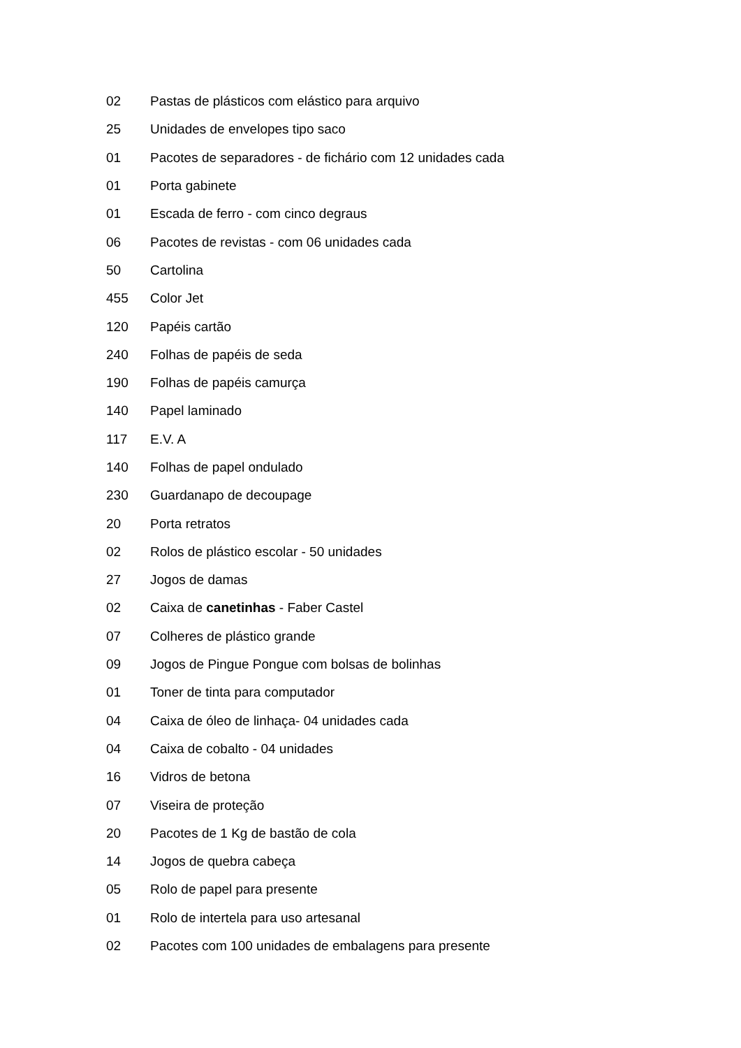02 Pastas de plásticos com elástico para arquivo
25 Unidades de envelopes tipo saco
01 Pacotes de separadores - de fichário com 12 unidades cada
01 Porta gabinete
01 Escada de ferro - com cinco degraus
06 Pacotes de revistas - com 06 unidades cada
50 Cartolina
455 Color Jet
120 Papéis cartão
240 Folhas de papéis de seda
190 Folhas de papéis camurça
140 Papel laminado
117 E.V. A
140 Folhas de papel ondulado
230 Guardanapo de decoupage
20 Porta retratos
02 Rolos de plástico escolar - 50 unidades
27 Jogos de damas
02 Caixa de canetinhas - Faber Castel
07 Colheres de plástico grande
09 Jogos de Pingue Pongue com bolsas de bolinhas
01 Toner de tinta para computador
04 Caixa de óleo de linhaça- 04 unidades cada
04 Caixa de cobalto - 04 unidades
16 Vidros de betona
07 Viseira de proteção
20 Pacotes de 1 Kg de bastão de cola
14 Jogos de quebra cabeça
05 Rolo de papel para presente
01 Rolo de intertela para uso artesanal
02 Pacotes com 100 unidades de embalagens para presente